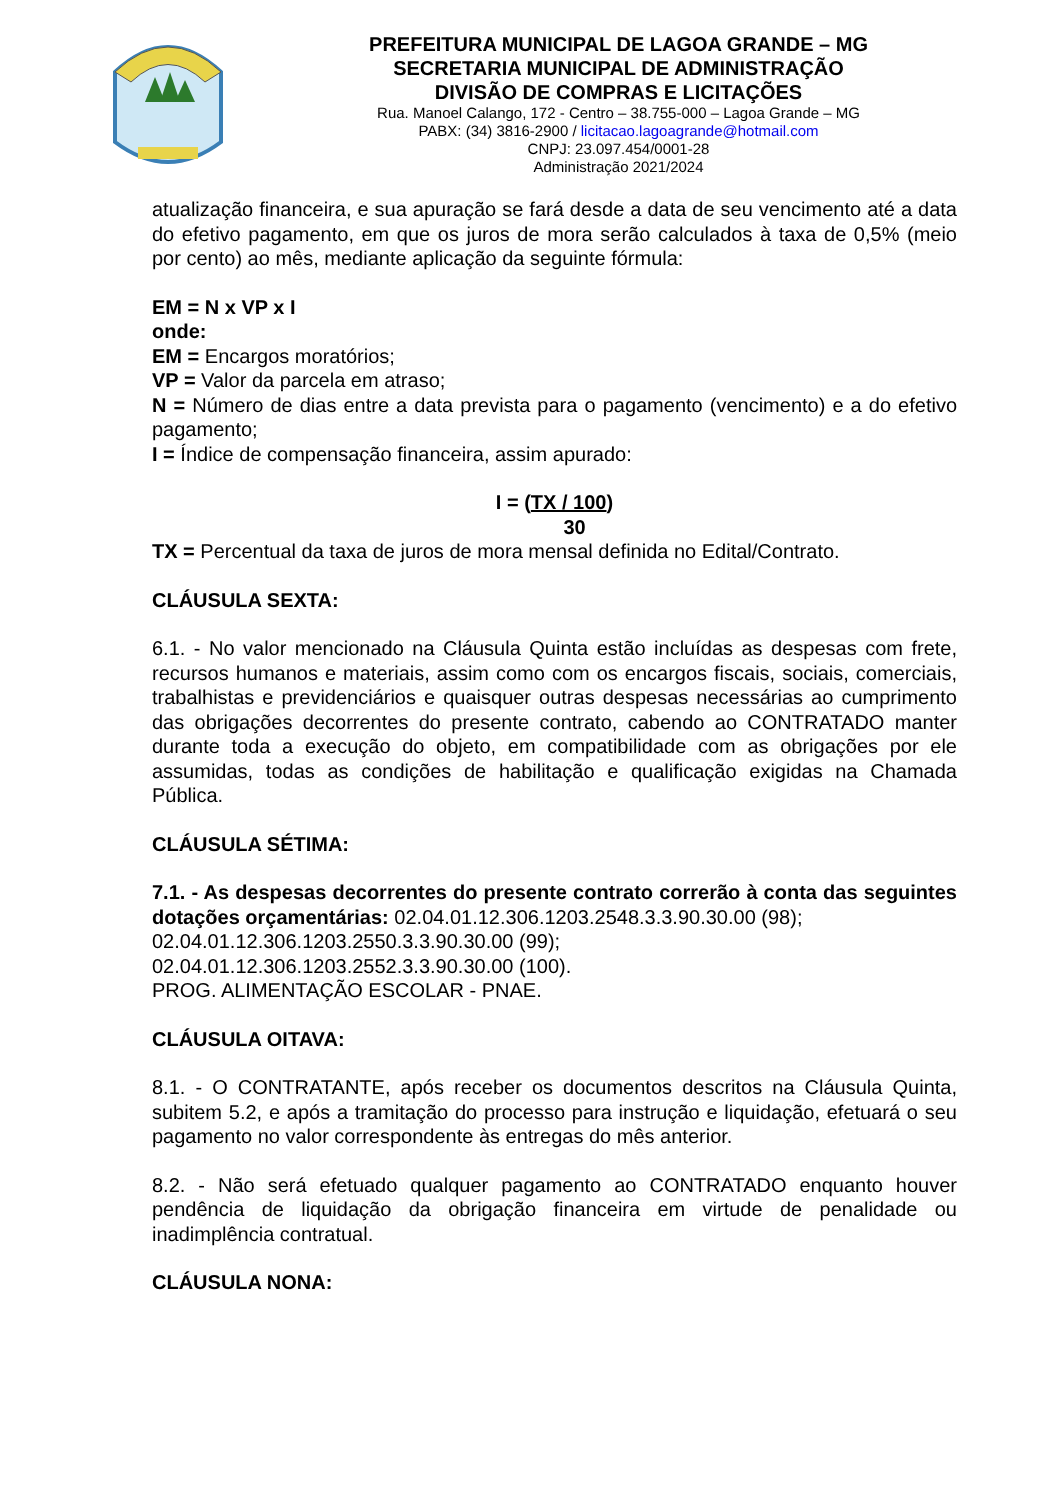PREFEITURA MUNICIPAL DE LAGOA GRANDE – MG
SECRETARIA MUNICIPAL DE ADMINISTRAÇÃO
DIVISÃO DE COMPRAS E LICITAÇÕES
Rua. Manoel Calango, 172 - Centro – 38.755-000 – Lagoa Grande – MG
PABX: (34) 3816-2900 / licitacao.lagoagrande@hotmail.com
CNPJ: 23.097.454/0001-28
Administração 2021/2024
atualização financeira, e sua apuração se fará desde a data de seu vencimento até a data do efetivo pagamento, em que os juros de mora serão calculados à taxa de 0,5% (meio por cento) ao mês, mediante aplicação da seguinte fórmula:
EM = N x VP x I
onde:
EM = Encargos moratórios;
VP = Valor da parcela em atraso;
N = Número de dias entre a data prevista para o pagamento (vencimento) e a do efetivo pagamento;
I = Índice de compensação financeira, assim apurado:
I = (TX / 100)
30
TX = Percentual da taxa de juros de mora mensal definida no Edital/Contrato.
CLÁUSULA SEXTA:
6.1. - No valor mencionado na Cláusula Quinta estão incluídas as despesas com frete, recursos humanos e materiais, assim como com os encargos fiscais, sociais, comerciais, trabalhistas e previdenciários e quaisquer outras despesas necessárias ao cumprimento das obrigações decorrentes do presente contrato, cabendo ao CONTRATADO manter durante toda a execução do objeto, em compatibilidade com as obrigações por ele assumidas, todas as condições de habilitação e qualificação exigidas na Chamada Pública.
CLÁUSULA SÉTIMA:
7.1. - As despesas decorrentes do presente contrato correrão à conta das seguintes dotações orçamentárias: 02.04.01.12.306.1203.2548.3.3.90.30.00 (98);
02.04.01.12.306.1203.2550.3.3.90.30.00 (99);
02.04.01.12.306.1203.2552.3.3.90.30.00 (100).
PROG. ALIMENTAÇÃO ESCOLAR - PNAE.
CLÁUSULA OITAVA:
8.1. - O CONTRATANTE, após receber os documentos descritos na Cláusula Quinta, subitem 5.2, e após a tramitação do processo para instrução e liquidação, efetuará o seu pagamento no valor correspondente às entregas do mês anterior.
8.2. - Não será efetuado qualquer pagamento ao CONTRATADO enquanto houver pendência de liquidação da obrigação financeira em virtude de penalidade ou inadimplência contratual.
CLÁUSULA NONA: